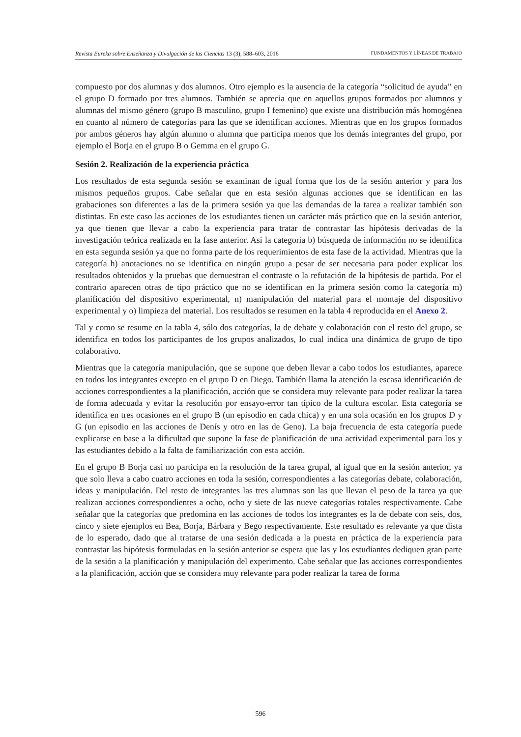Revista Eureka sobre Enseñanza y Divulgación de las Ciencias 13 (3), 588–603, 2016 FUNDAMENTOS Y LÍNEAS DE TRABAJO
compuesto por dos alumnas y dos alumnos. Otro ejemplo es la ausencia de la categoría “solicitud de ayuda” en el grupo D formado por tres alumnos. También se aprecia que en aquellos grupos formados por alumnos y alumnas del mismo género (grupo B masculino, grupo I femenino) que existe una distribución más homogénea en cuanto al número de categorías para las que se identifican acciones. Mientras que en los grupos formados por ambos géneros hay algún alumno o alumna que participa menos que los demás integrantes del grupo, por ejemplo el Borja en el grupo B o Gemma en el grupo G.
Sesión 2. Realización de la experiencia práctica
Los resultados de esta segunda sesión se examinan de igual forma que los de la sesión anterior y para los mismos pequeños grupos. Cabe señalar que en esta sesión algunas acciones que se identifican en las grabaciones son diferentes a las de la primera sesión ya que las demandas de la tarea a realizar también son distintas. En este caso las acciones de los estudiantes tienen un carácter más práctico que en la sesión anterior, ya que tienen que llevar a cabo la experiencia para tratar de contrastar las hipótesis derivadas de la investigación teórica realizada en la fase anterior. Así la categoría b) búsqueda de información no se identifica en esta segunda sesión ya que no forma parte de los requerimientos de esta fase de la actividad. Mientras que la categoría h) anotaciones no se identifica en ningún grupo a pesar de ser necesaria para poder explicar los resultados obtenidos y la pruebas que demuestran el contraste o la refutación de la hipótesis de partida. Por el contrario aparecen otras de tipo práctico que no se identifican en la primera sesión como la categoría m) planificación del dispositivo experimental, n) manipulación del material para el montaje del dispositivo experimental y o) limpieza del material. Los resultados se resumen en la tabla 4 reproducida en el Anexo 2.
Tal y como se resume en la tabla 4, sólo dos categorías, la de debate y colaboración con el resto del grupo, se identifica en todos los participantes de los grupos analizados, lo cual indica una dinámica de grupo de tipo colaborativo.
Mientras que la categoría manipulación, que se supone que deben llevar a cabo todos los estudiantes, aparece en todos los integrantes excepto en el grupo D en Diego. También llama la atención la escasa identificación de acciones correspondientes a la planificación, acción que se considera muy relevante para poder realizar la tarea de forma adecuada y evitar la resolución por ensayo-error tan típico de la cultura escolar. Esta categoría se identifica en tres ocasiones en el grupo B (un episodio en cada chica) y en una sola ocasión en los grupos D y G (un episodio en las acciones de Denís y otro en las de Geno). La baja frecuencia de esta categoría puede explicarse en base a la dificultad que supone la fase de planificación de una actividad experimental para los y las estudiantes debido a la falta de familiarización con esta acción.
En el grupo B Borja casi no participa en la resolución de la tarea grupal, al igual que en la sesión anterior, ya que solo lleva a cabo cuatro acciones en toda la sesión, correspondientes a las categorías debate, colaboración, ideas y manipulación. Del resto de integrantes las tres alumnas son las que llevan el peso de la tarea ya que realizan acciones correspondientes a ocho, ocho y siete de las nueve categorías totales respectivamente. Cabe señalar que la categorías que predomina en las acciones de todos los integrantes es la de debate con seis, dos, cinco y siete ejemplos en Bea, Borja, Bárbara y Bego respectivamente. Este resultado es relevante ya que dista de lo esperado, dado que al tratarse de una sesión dedicada a la puesta en práctica de la experiencia para contrastar las hipótesis formuladas en la sesión anterior se espera que las y los estudiantes dediquen gran parte de la sesión a la planificación y manipulación del experimento. Cabe señalar que las acciones correspondientes a la planificación, acción que se considera muy relevante para poder realizar la tarea de forma
596